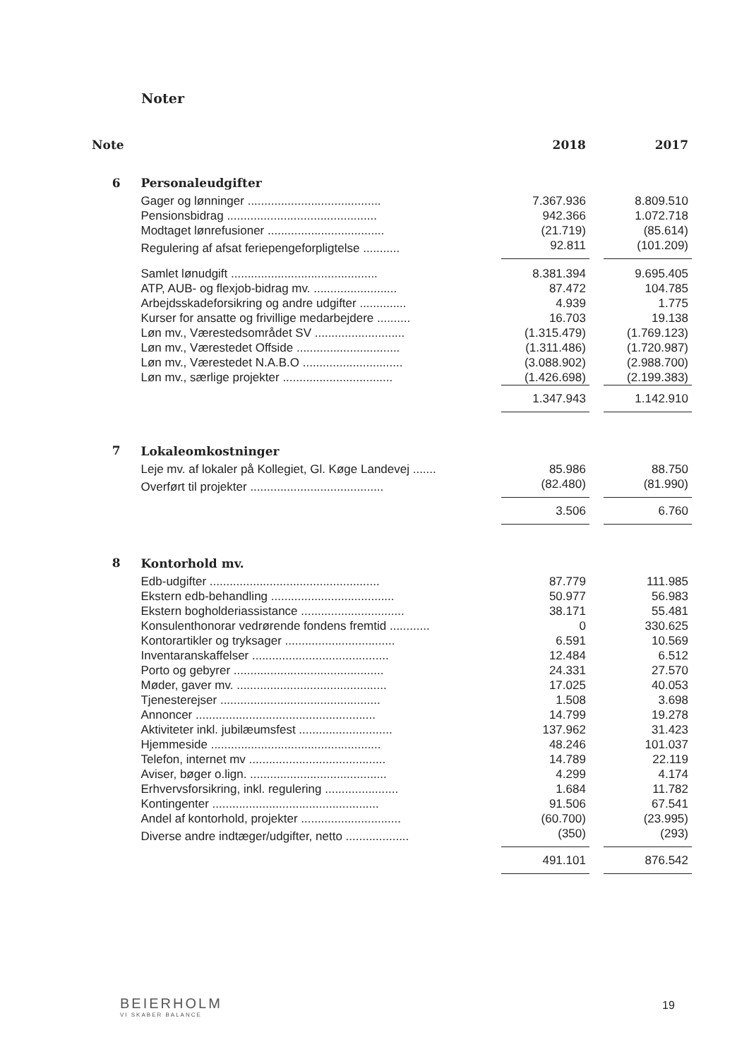Noter
| Note | | 2018 | | 2017 |
| --- | --- | --- | --- | --- |
| 6 | Personaleudgifter | | | |
| | Gager og lønninger ........................................ | 7.367.936 | | 8.809.510 |
| | Pensionsbidrag ............................................. | 942.366 | | 1.072.718 |
| | Modtaget lønrefusioner ................................... | (21.719) | | (85.614) |
| | Regulering af afsat feriepengeforpligtelse ........... | 92.811 | | (101.209) |
| | Samlet lønudgift ............................................ | 8.381.394 | | 9.695.405 |
| | ATP, AUB- og flexjob-bidrag mv. ......................... | 87.472 | | 104.785 |
| | Arbejdsskadeforsikring og andre udgifter .............. | 4.939 | | 1.775 |
| | Kurser for ansatte og frivillige medarbejdere .......... | 16.703 | | 19.138 |
| | Løn mv., Værestedsområdet SV ........................... | (1.315.479) | | (1.769.123) |
| | Løn mv., Værestedet Offside ............................... | (1.311.486) | | (1.720.987) |
| | Løn mv., Værestedet N.A.B.O .............................. | (3.088.902) | | (2.988.700) |
| | Løn mv., særlige projekter ................................. | (1.426.698) | | (2.199.383) |
| | | 1.347.943 | | 1.142.910 |
| 7 | Lokaleomkostninger | | | |
| | Leje mv. af lokaler på Kollegiet, Gl. Køge Landevej ....... | 85.986 | | 88.750 |
| | Overført til projekter ........................................ | (82.480) | | (81.990) |
| | | 3.506 | | 6.760 |
| 8 | Kontorhold mv. | | | |
| | Edb-udgifter ................................................... | 87.779 | | 111.985 |
| | Ekstern edb-behandling ..................................... | 50.977 | | 56.983 |
| | Ekstern bogholderiassistance ............................... | 38.171 | | 55.481 |
| | Konsulenthonorar vedrørende fondens fremtid ............ | 0 | | 330.625 |
| | Kontorartikler og tryksager ................................. | 6.591 | | 10.569 |
| | Inventaranskaffelser ......................................... | 12.484 | | 6.512 |
| | Porto og gebyrer ............................................. | 24.331 | | 27.570 |
| | Møder, gaver mv. ............................................. | 17.025 | | 40.053 |
| | Tjenesterejser ................................................ | 1.508 | | 3.698 |
| | Annoncer ...................................................... | 14.799 | | 19.278 |
| | Aktiviteter inkl. jubilæumsfest ............................ | 137.962 | | 31.423 |
| | Hjemmeside ................................................... | 48.246 | | 101.037 |
| | Telefon, internet mv ......................................... | 14.789 | | 22.119 |
| | Aviser, bøger o.lign. ......................................... | 4.299 | | 4.174 |
| | Erhvervsforsikring, inkl. regulering ...................... | 1.684 | | 11.782 |
| | Kontingenter .................................................. | 91.506 | | 67.541 |
| | Andel af kontorhold, projekter .............................. | (60.700) | | (23.995) |
| | Diverse andre indtæger/udgifter, netto ................... | (350) | | (293) |
| | | 491.101 | | 876.542 |
BEIERHOLM
VI SKABER BALANCE
19